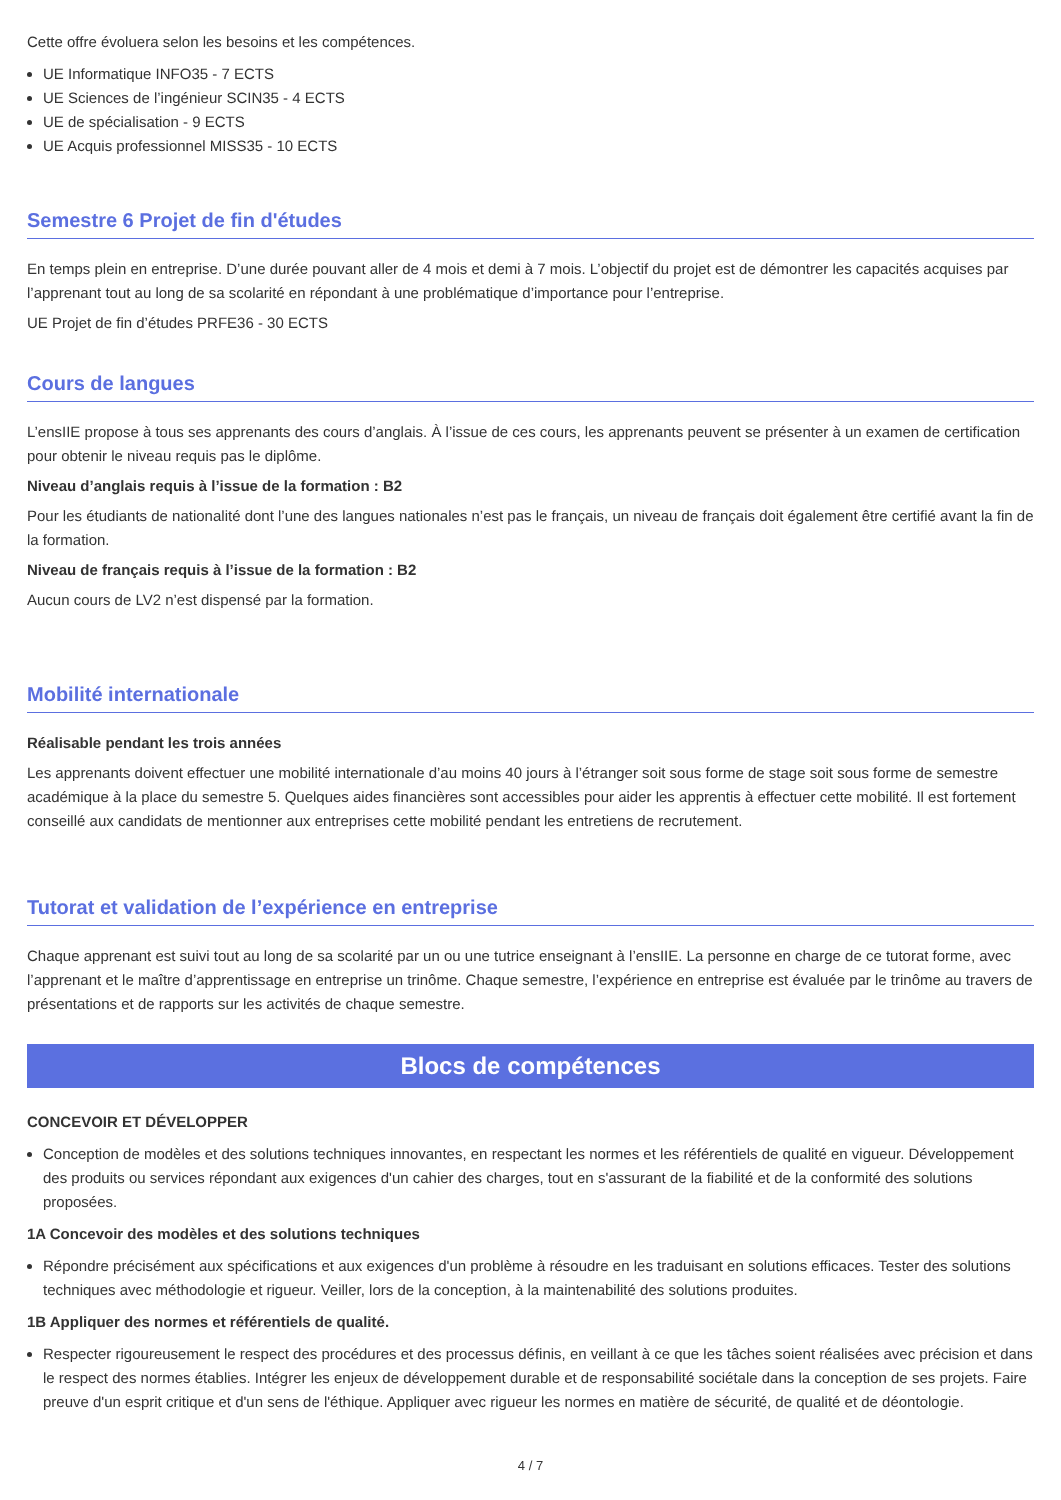Cette offre évoluera selon les besoins et les compétences.
UE Informatique INFO35 - 7 ECTS
UE Sciences de l’ingénieur SCIN35 - 4 ECTS
UE de spécialisation - 9 ECTS
UE Acquis professionnel MISS35 - 10 ECTS
Semestre 6 Projet de fin d'études
En temps plein en entreprise. D’une durée pouvant aller de 4 mois et demi à 7 mois. L’objectif du projet est de démontrer les capacités acquises par l’apprenant tout au long de sa scolarité en répondant à une problématique d’importance pour l’entreprise.
UE Projet de fin d’études PRFE36 - 30 ECTS
Cours de langues
L’ensIIE propose à tous ses apprenants des cours d’anglais. À l’issue de ces cours, les apprenants peuvent se présenter à un examen de certification pour obtenir le niveau requis pas le diplôme.
Niveau d’anglais requis à l’issue de la formation : B2
Pour les étudiants de nationalité dont l’une des langues nationales n’est pas le français, un niveau de français doit également être certifié avant la fin de la formation.
Niveau de français requis à l’issue de la formation : B2
Aucun cours de LV2 n’est dispensé par la formation.
Mobilité internationale
Réalisable pendant les trois années
Les apprenants doivent effectuer une mobilité internationale d’au moins 40 jours à l’étranger soit sous forme de stage soit sous forme de semestre académique à la place du semestre 5. Quelques aides financières sont accessibles pour aider les apprentis à effectuer cette mobilité. Il est fortement conseillé aux candidats de mentionner aux entreprises cette mobilité pendant les entretiens de recrutement.
Tutorat et validation de l’expérience en entreprise
Chaque apprenant est suivi tout au long de sa scolarité par un ou une tutrice enseignant à l’ensIIE. La personne en charge de ce tutorat forme, avec l’apprenant et le maître d’apprentissage en entreprise un trinôme. Chaque semestre, l’expérience en entreprise est évaluée par le trinôme au travers de présentations et de rapports sur les activités de chaque semestre.
Blocs de compétences
CONCEVOIR ET DÉVELOPPER
Conception de modèles et des solutions techniques innovantes, en respectant les normes et les référentiels de qualité en vigueur. Développement des produits ou services répondant aux exigences d'un cahier des charges, tout en s'assurant de la fiabilité et de la conformité des solutions proposées.
1A Concevoir des modèles et des solutions techniques
Répondre précisément aux spécifications et aux exigences d'un problème à résoudre en les traduisant en solutions efficaces. Tester des solutions techniques avec méthodologie et rigueur. Veiller, lors de la conception, à la maintenabilité des solutions produites.
1B Appliquer des normes et référentiels de qualité.
Respecter rigoureusement le respect des procédures et des processus définis, en veillant à ce que les tâches soient réalisées avec précision et dans le respect des normes établies. Intégrer les enjeux de développement durable et de responsabilité sociétale dans la conception de ses projets. Faire preuve d'un esprit critique et d'un sens de l'éthique. Appliquer avec rigueur les normes en matière de sécurité, de qualité et de déontologie.
4 / 7